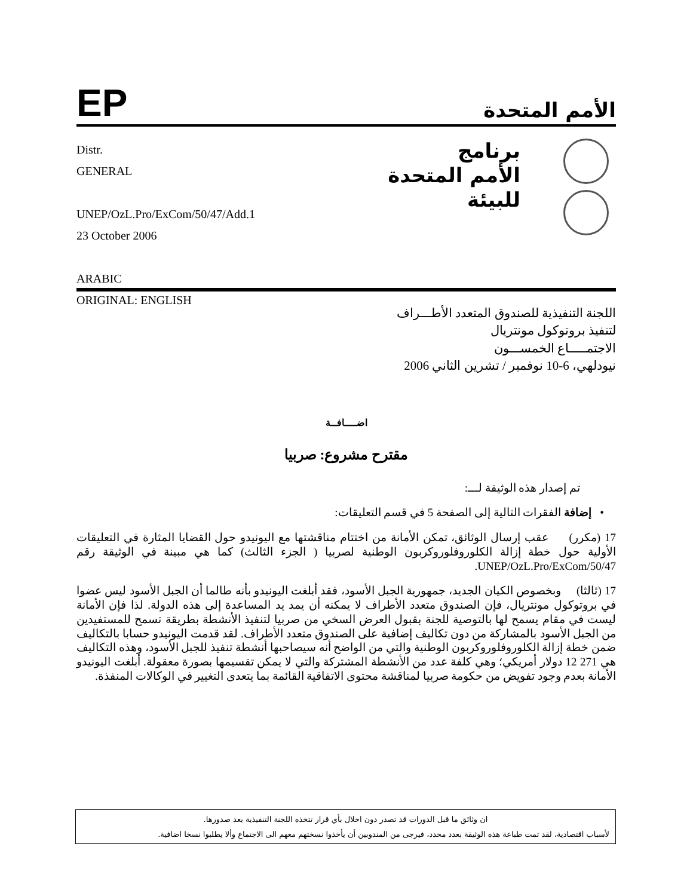EP
الأمم المتحدة
Distr.
GENERAL
UNEP/OzL.Pro/ExCom/50/47/Add.1
23 October 2006
ARABIC
ORIGINAL: ENGLISH
برنامج
الأمم المتحدة
للبيئة
اللجنة التنفيذية للصندوق المتعدد الأطـــراف
لتنفيذ بروتوكول مونتريال
الاجتمـــــاع الخمســـون
نيودلهي، 6-10 نوفمبر / تشرين الثاني 2006
اضــــافــة
مقترح مشروع: صربيا
تم إصدار هذه الوثيقة لـــ:
• إضافة الفقرات التالية إلى الصفحة 5 في قسم التعليقات:
17 (مكرر) عقب إرسال الوثائق، تمكن الأمانة من اختتام مناقشتها مع اليونيدو حول القضايا المثارة في التعليقات الأولية حول خطة إزالة الكلوروفلوروكربون الوطنية لصربيا ( الجزء الثالث) كما هي مبينة في الوثيقة رقم UNEP/OzL.Pro/ExCom/50/47.
17 (ثالثا) وبخصوص الكيان الجديد، جمهورية الجبل الأسود، فقد أبلغت اليونيدو بأنه طالما أن الجبل الأسود ليس عضوا في بروتوكول مونتريال، فإن الصندوق متعدد الأطراف لا يمكنه أن يمد يد المساعدة إلى هذه الدولة. لذا فإن الأمانة ليست في مقام يسمح لها بالتوصية للجنة بقبول العرض السخي من صربيا لتنفيذ الأنشطة بطريقة تسمح للمستفيدين من الجبل الأسود بالمشاركة من دون تكاليف إضافية على الصندوق متعدد الأطراف. لقد قدمت اليونيدو حسابا بالتكاليف ضمن خطة إزالة الكلوروفلوروكربون الوطنية والتي من الواضح أنه سيصاحبها أنشطة تنفيذ للجبل الأسود، وهذه التكاليف هي 271 12 دولار أمريكي؛ وهي كلفة عدد من الأنشطة المشتركة والتي لا يمكن تقسيمها بصورة معقولة. أبلغت اليونيدو الأمانة بعدم وجود تفويض من حكومة صربيا لمناقشة محتوى الاتفاقية القائمة بما يتعدى التغيير في الوكالات المنفذة.
ان وثائق ما قبل الدورات قد تصدر دون اخلال بأي قرار تتخذه اللجنة التنفيذية بعد صدورها.
لأسباب اقتصادية، لقد تمت طباعة هذه الوثيقة بعدد محدد، فيرجى من المندوبين أن يأخذوا نسختهم معهم الى الاجتماع وألا يطلبوا نسخا اضافية.